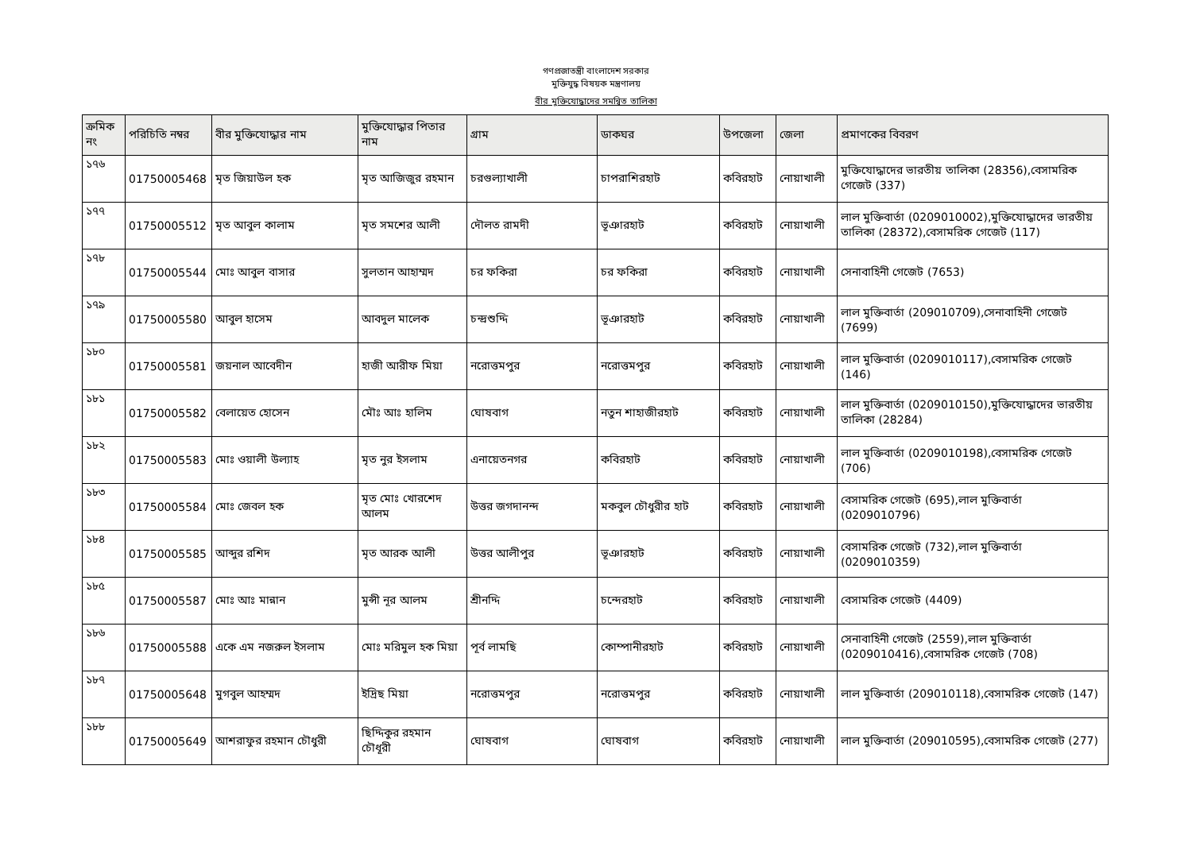গণপ্রজাতন্ত্রী বাংলাদেশ সরকার
মুক্তিযুদ্ধ বিষয়ক মন্ত্রণালয়
বীর মুক্তিযোদ্ধাদের সমন্বিত তালিকা
| ক্রমিক নং | পরিচিতি নম্বর | বীর মুক্তিযোদ্ধার নাম | মুক্তিযোদ্ধার পিতার নাম | গ্রাম | ডাকঘর | উপজেলা | জেলা | প্রমাণকের বিবরণ |
| --- | --- | --- | --- | --- | --- | --- | --- | --- |
| ১৭৬ | 01750005468 | মৃত জিয়াউল হক | মৃত আজিজুর রহমান | চরগুল্যাখালী | চাপরাশিরহাট | কবিরহাট | নোয়াখালী | মুক্তিযোদ্ধাদের ভারতীয় তালিকা (28356),বেসামরিক গেজেট (337) |
| ১৭৭ | 01750005512 | মৃত আবুল কালাম | মৃত সমশের আলী | দৌলত রামদী | ভূঞারহাট | কবিরহাট | নোয়াখালী | লাল মুক্তিবার্তা (0209010002),মুক্তিযোদ্ধাদের ভারতীয় তালিকা (28372),বেসামরিক গেজেট (117) |
| ১৭৮ | 01750005544 | মোঃ আবুল বাসার | সুলতান আহাম্মদ | চর ফকিরা | চর ফকিরা | কবিরহাট | নোয়াখালী | সেনাবাহিনী গেজেট (7653) |
| ১৭৯ | 01750005580 | আবুল হাসেম | আবদুল মালেক | চন্দ্রশুদ্দি | ভূঞারহাট | কবিরহাট | নোয়াখালী | লাল মুক্তিবার্তা (209010709),সেনাবাহিনী গেজেট (7699) |
| ১৮০ | 01750005581 | জয়নাল আবেদীন | হাজী আরীফ মিয়া | নরোত্তমপুর | নরোত্তমপুর | কবিরহাট | নোয়াখালী | লাল মুক্তিবার্তা (0209010117),বেসামরিক গেজেট (146) |
| ১৮১ | 01750005582 | বেলায়েত হোসেন | মৌঃ আঃ হালিম | ঘোষবাগ | নতুন শাহাজীরহাট | কবিরহাট | নোয়াখালী | লাল মুক্তিবার্তা (0209010150),মুক্তিযোদ্ধাদের ভারতীয় তালিকা (28284) |
| ১৮২ | 01750005583 | মোঃ ওয়ালী উল্যাহ | মৃত নুর ইসলাম | এনায়েতনগর | কবিরহাট | কবিরহাট | নোয়াখালী | লাল মুক্তিবার্তা (0209010198),বেসামরিক গেজেট (706) |
| ১৮৩ | 01750005584 | মোঃ জেবল হক | মৃত মোঃ খোরশেদ আলম | উত্তর জগদানন্দ | মকবুল চৌধুরীর হাট | কবিরহাট | নোয়াখালী | বেসামরিক গেজেট (695),লাল মুক্তিবার্তা (0209010796) |
| ১৮৪ | 01750005585 | আব্দুর রশিদ | মৃত আরক আলী | উত্তর আলীপুর | ভূঞারহাট | কবিরহাট | নোয়াখালী | বেসামরিক গেজেট (732),লাল মুক্তিবার্তা (0209010359) |
| ১৮৫ | 01750005587 | মোঃ আঃ মান্নান | মুন্সী নূর আলম | শ্রীনদ্দি | চন্দেরহাট | কবিরহাট | নোয়াখালী | বেসামরিক গেজেট (4409) |
| ১৮৬ | 01750005588 | একে এম নজরুল ইসলাম | মোঃ মরিমুল হক মিয়া | পূর্ব লামছি | কোম্পানীরহাট | কবিরহাট | নোয়াখালী | সেনাবাহিনী গেজেট (2559),লাল মুক্তিবার্তা (0209010416),বেসামরিক গেজেট (708) |
| ১৮৭ | 01750005648 | মুগবুল আহম্মদ | ইদ্রিছ মিয়া | নরোত্তমপুর | নরোত্তমপুর | কবিরহাট | নোয়াখালী | লাল মুক্তিবার্তা (209010118),বেসামরিক গেজেট (147) |
| ১৮৮ | 01750005649 | আশরাফুর রহমান চৌধুরী | ছিদ্দিকুর রহমান চৌধূরী | ঘোষবাগ | ঘোষবাগ | কবিরহাট | নোয়াখালী | লাল মুক্তিবার্তা (209010595),বেসামরিক গেজেট (277) |